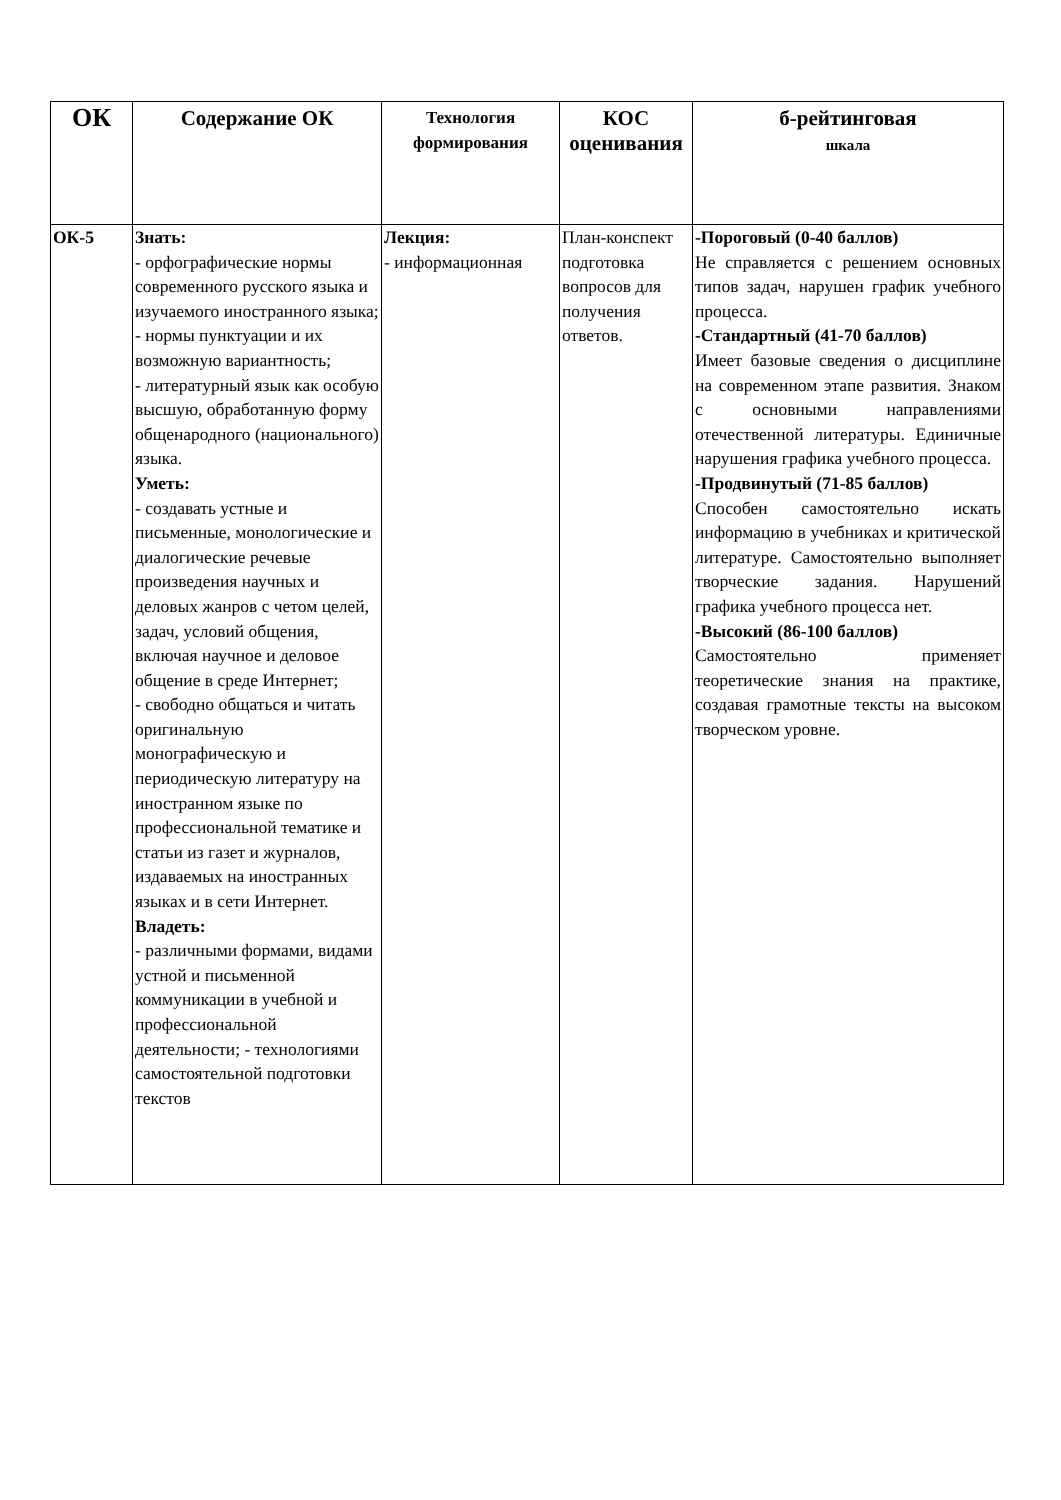| ОК | Содержание ОК | Технология формирования | КОС оценивания | б-рейтинговая шкала |
| --- | --- | --- | --- | --- |
| ОК-5 | Знать: - орфографические нормы современного русского языка и изучаемого иностранного языка; - нормы пунктуации и их возможную вариантность; - литературный язык как особую высшую, обработанную форму общенародного (национального) языка. Уметь: - создавать устные и письменные, монологические и диалогические речевые произведения научных и деловых жанров с четом целей, задач, условий общения, включая научное и деловое общение в среде Интернет; - свободно общаться и читать оригинальную монографическую и периодическую литературу на иностранном языке по профессиональной тематике и статьи из газет и журналов, издаваемых на иностранных языках и в сети Интернет. Владеть: - различными формами, видами устной и письменной коммуникации в учебной и профессиональной деятельности; - технологиями самостоятельной подготовки текстов | Лекция: - информационная | План-конспект подготовка вопросов для получения ответов. | -Пороговый (0-40 баллов) Не справляется с решением основных типов задач, нарушен график учебного процесса. -Стандартный (41-70 баллов) Имеет базовые сведения о дисциплине на современном этапе развития. Знаком с основными направлениями отечественной литературы. Единичные нарушения графика учебного процесса. -Продвинутый (71-85 баллов) Способен самостоятельно искать информацию в учебниках и критической литературе. Самостоятельно выполняет творческие задания. Нарушений графика учебного процесса нет. -Высокий (86-100 баллов) Самостоятельно применяет теоретические знания на практике, создавая грамотные тексты на высоком творческом уровне. |